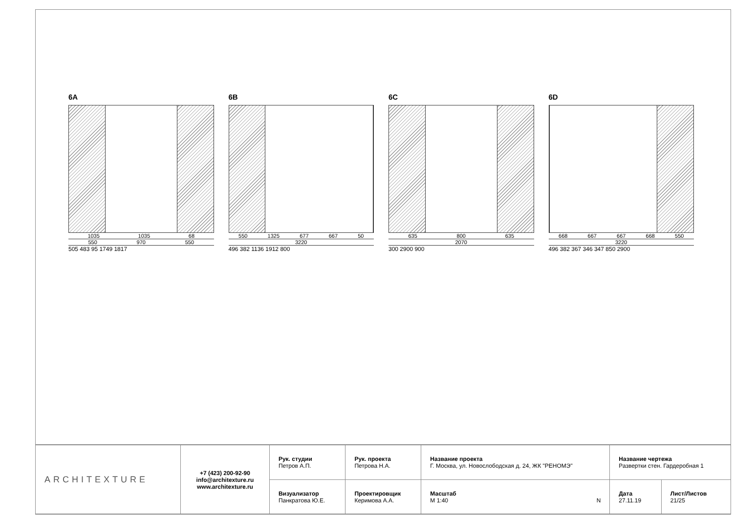6A
1035 1035 68
550 970 550
505 483 95 1749 1817
6B
550 1325 677 667 50
3220
496 382 1136 1912 800
6C
635 800 635
2070
300 2900 900
6D
668 667 667 668 550
3220
496 382 367 346 347 850 2900
| ARCHITEXTURE | +7 (423) 200-92-90 info@architexture.ru www.architexture.ru | Рук. студии Петров А.П. | Рук. проекта Петрова Н.А. | Название проекта Г. Москва, ул. Новослободская д. 24, ЖК "РЕНОМЭ" | Название чертежа Развертки стен. Гардеробная 1 | |
| | | Визуализатор Панкратова Ю.Е. | Проектировщик Керимова А.А. | Масштаб М 1:40 N | Дата 27.11.19 | Лист/Листов 21/25 |